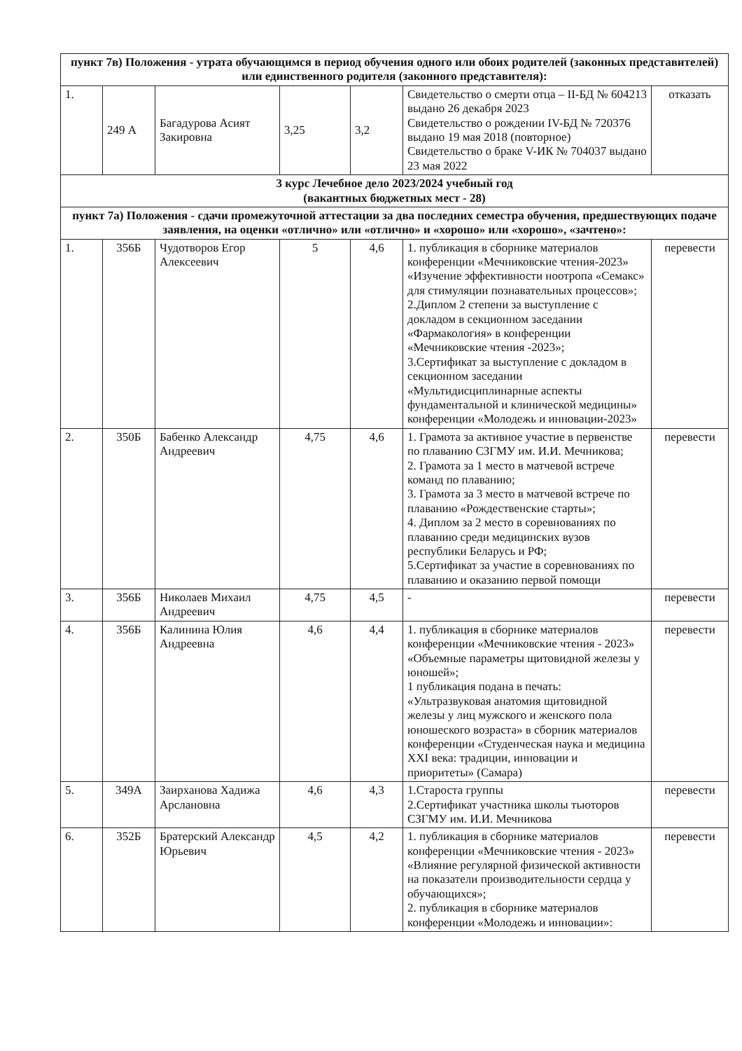| пункт 7в) Положения - утрата обучающимся в период обучения одного или обоих родителей (законных представителей) или единственного родителя (законного представителя): | | | | | | |
| 1. | 249 А | Багадурова Асият Закировна | 3,25 | 3,2 | Свидетельство о смерти отца – II-БД № 604213 выдано 26 декабря 2023 Свидетельство о рождении IV-БД № 720376 выдано 19 мая 2018 (повторное) Свидетельство о браке V-ИК № 704037 выдано 23 мая 2022 | отказать |
| 3 курс Лечебное дело 2023/2024 учебный год (вакантных бюджетных мест - 28) | | | | | | |
| пункт 7а) Положения - сдачи промежуточной аттестации за два последних семестра обучения, предшествующих подаче заявления, на оценки «отлично» или «отлично» и «хорошо» или «хорошо», «зачтено»: | | | | | | |
| 1. | 356Б | Чудотворов Егор Алексеевич | 5 | 4,6 | 1. публикация в сборнике материалов конференции «Мечниковские чтения-2023» «Изучение эффективности ноотропа «Семакс» для стимуляции познавательных процессов»; 2.Диплом 2 степени за выступление с докладом в секционном заседании «Фармакология» в конференции «Мечниковские чтения -2023»; 3.Сертификат за выступление с докладом в секционном заседании «Мультидисциплинарные аспекты фундаментальной и клинической медицины» конференции «Молодежь и инновации-2023» | перевести |
| 2. | 350Б | Бабенко Александр Андреевич | 4,75 | 4,6 | 1. Грамота за активное участие в первенстве по плаванию СЗГМУ им. И.И. Мечникова; 2. Грамота за 1 место в матчевой встрече команд по плаванию; 3. Грамота за 3 место в матчевой встрече по плаванию «Рождественские старты»; 4. Диплом за 2 место в соревнованиях по плаванию среди медицинских вузов республики Беларусь и РФ; 5.Сертификат за участие в соревнованиях по плаванию и оказанию первой помощи | перевести |
| 3. | 356Б | Николаев Михаил Андреевич | 4,75 | 4,5 | - | перевести |
| 4. | 356Б | Калинина Юлия Андреевна | 4,6 | 4,4 | 1. публикация в сборнике материалов конференции «Мечниковские чтения - 2023» «Объемные параметры щитовидной железы у юношей»; 1 публикация подана в печать: «Ультразвуковая анатомия щитовидной железы у лиц мужского и женского пола юношеского возраста» в сборник материалов конференции «Студенческая наука и медицина XXI века: традиции, инновации и приоритеты» (Самара) | перевести |
| 5. | 349А | Заирханова Хадижа Арслановна | 4,6 | 4,3 | 1.Староста группы 2.Сертификат участника школы тьюторов СЗГМУ им. И.И. Мечникова | перевести |
| 6. | 352Б | Братерский Александр Юрьевич | 4,5 | 4,2 | 1. публикация в сборнике материалов конференции «Мечниковские чтения - 2023» «Влияние регулярной физической активности на показатели производительности сердца у обучающихся»; 2. публикация в сборнике материалов конференции «Молодежь и инновации»: | перевести |